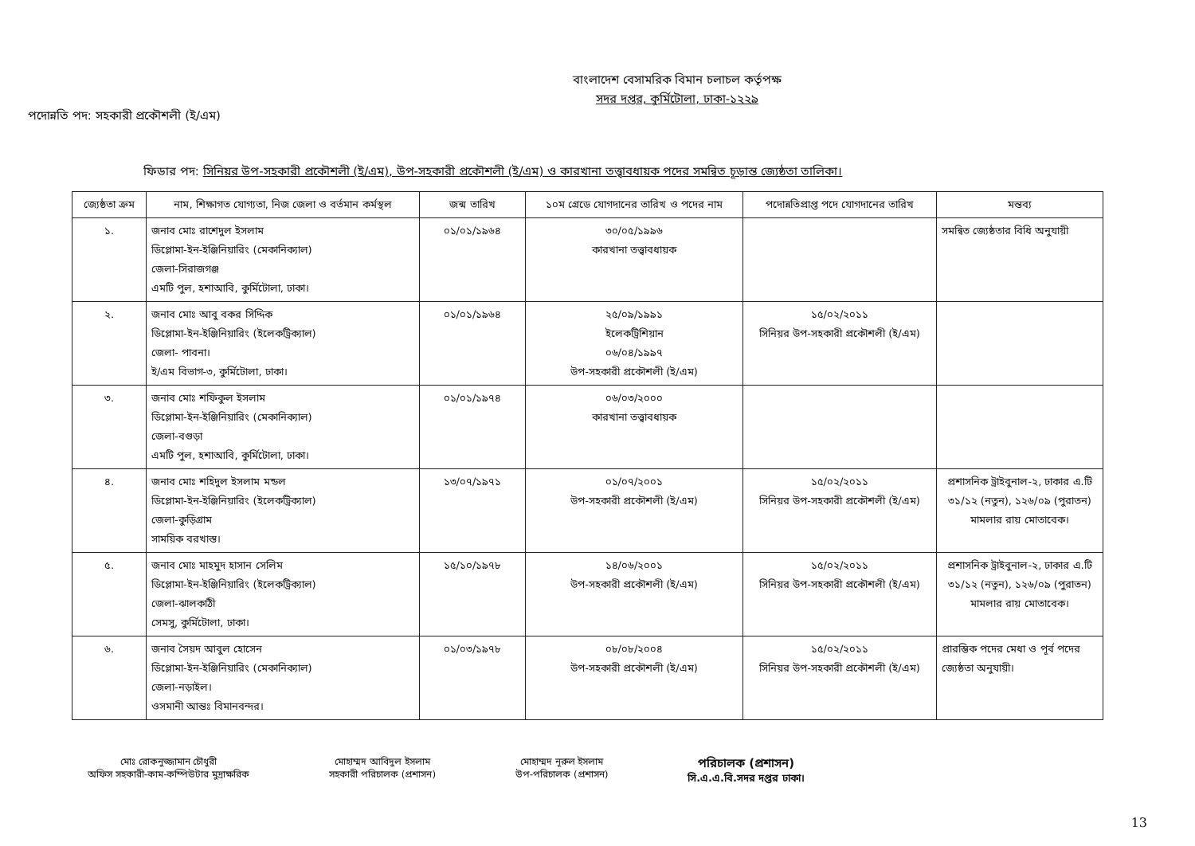বাংলাদেশ বেসামরিক বিমান চলাচল কর্তৃপক্ষ
সদর দপ্তর, কুর্মিটোলা, ঢাকা-১২২৯
পদোন্নতি পদ: সহকারী প্রকৌশলী (ই/এম)
ফিডার পদ: সিনিয়র উপ-সহকারী প্রকৌশলী (ই/এম), উপ-সহকারী প্রকৌশলী (ই/এম) ও কারখানা তত্ত্বাবধায়ক পদের সমন্বিত চূড়ান্ত জ্যেষ্ঠতা তালিকা।
| জ্যেষ্ঠতা ক্রম | নাম, শিক্ষাগত যোগ্যতা, নিজ জেলা ও বর্তমান কর্মস্থল | জন্ম তারিখ | ১০ম গ্রেডে যোগদানের তারিখ ও পদের নাম | পদোন্নতিপ্রাপ্ত পদে যোগদানের তারিখ | মন্তব্য |
| --- | --- | --- | --- | --- | --- |
| ১. | জনাব মোঃ রাশেদুল ইসলাম ডিপ্লোমা-ইন-ইঞ্জিনিয়ারিং (মেকানিক্যাল) জেলা-সিরাজগঞ্জ এমটি পুল, হশাআবি, কুর্মিটোলা, ঢাকা। | ০১/০১/১৯৬৪ | ৩০/০৫/১৯৯৬ কারখানা তত্ত্বাবধায়ক | | সমন্বিত জ্যেষ্ঠতার বিধি অনুযায়ী |
| ২. | জনাব মোঃ আবু বকর সিদ্দিক ডিপ্লোমা-ইন-ইঞ্জিনিয়ারিং (ইলেকট্রিক্যাল) জেলা- পাবনা। ই/এম বিভাগ-৩, কুর্মিটোলা, ঢাকা। | ০১/০১/১৯৬৪ | ২৫/০৯/১৯৯১ ইলেকট্রিশিয়ান ০৬/০৪/১৯৯৭ উপ-সহকারী প্রকৌশলী (ই/এম) | ১৫/০২/২০১১ সিনিয়র উপ-সহকারী প্রকৌশলী (ই/এম) | |
| ৩. | জনাব মোঃ শফিকুল ইসলাম ডিপ্লোমা-ইন-ইঞ্জিনিয়ারিং (মেকানিক্যাল) জেলা-বগুড়া এমটি পুল, হশাআবি, কুর্মিটোলা, ঢাকা। | ০১/০১/১৯৭৪ | ০৬/০৩/২০০০ কারখানা তত্ত্বাবধায়ক | | |
| ৪. | জনাব মোঃ শহিদুল ইসলাম মন্ডল ডিপ্লোমা-ইন-ইঞ্জিনিয়ারিং (ইলেকট্রিক্যাল) জেলা-কুড়িগ্রাম সাময়িক বরখাস্ত। | ১৩/০৭/১৯৭১ | ০১/০৭/২০০১ উপ-সহকারী প্রকৌশলী (ই/এম) | ১৫/০২/২০১১ সিনিয়র উপ-সহকারী প্রকৌশলী (ই/এম) | প্রশাসনিক ট্রাইবুনাল-২, ঢাকার এ.টি ৩১/১২ (নতুন), ১২৬/০৯ (পুরাতন) মামলার রায় মোতাবেক। |
| ৫. | জনাব মোঃ মাহমুদ হাসান সেলিম ডিপ্লোমা-ইন-ইঞ্জিনিয়ারিং (ইলেকট্রিক্যাল) জেলা-ঝালকাঠী সেমসু, কুর্মিটোলা, ঢাকা। | ১৫/১০/১৯৭৮ | ১৪/০৬/২০০১ উপ-সহকারী প্রকৌশলী (ই/এম) | ১৫/০২/২০১১ সিনিয়র উপ-সহকারী প্রকৌশলী (ই/এম) | প্রশাসনিক ট্রাইবুনাল-২, ঢাকার এ.টি ৩১/১২ (নতুন), ১২৬/০৯ (পুরাতন) মামলার রায় মোতাবেক। |
| ৬. | জনাব সৈয়দ আবুল হোসেন ডিপ্লোমা-ইন-ইঞ্জিনিয়ারিং (মেকানিক্যাল) জেলা-নড়াইল। ওসমানী আন্তঃ বিমানবন্দর। | ০১/০৩/১৯৭৮ | ০৮/০৮/২০০৪ উপ-সহকারী প্রকৌশলী (ই/এম) | ১৫/০২/২০১১ সিনিয়র উপ-সহকারী প্রকৌশলী (ই/এম) | প্রারম্ভিক পদের মেধা ও পূর্ব পদের জ্যেষ্ঠতা অনুযায়ী। |
মোঃ রোকনুজ্জামান চৌধুরী
অফিস সহকারী-কাম-কম্পিউটার মুদ্রাক্ষরিক
মোহাম্মদ আবিদুল ইসলাম
সহকারী পরিচালক (প্রশাসন)
মোহাম্মদ নূরুল ইসলাম
উপ-পরিচালক (প্রশাসন)
পরিচালক (প্রশাসন)
সি.এ.এ.বি.সদর দপ্তর ঢাকা।
13